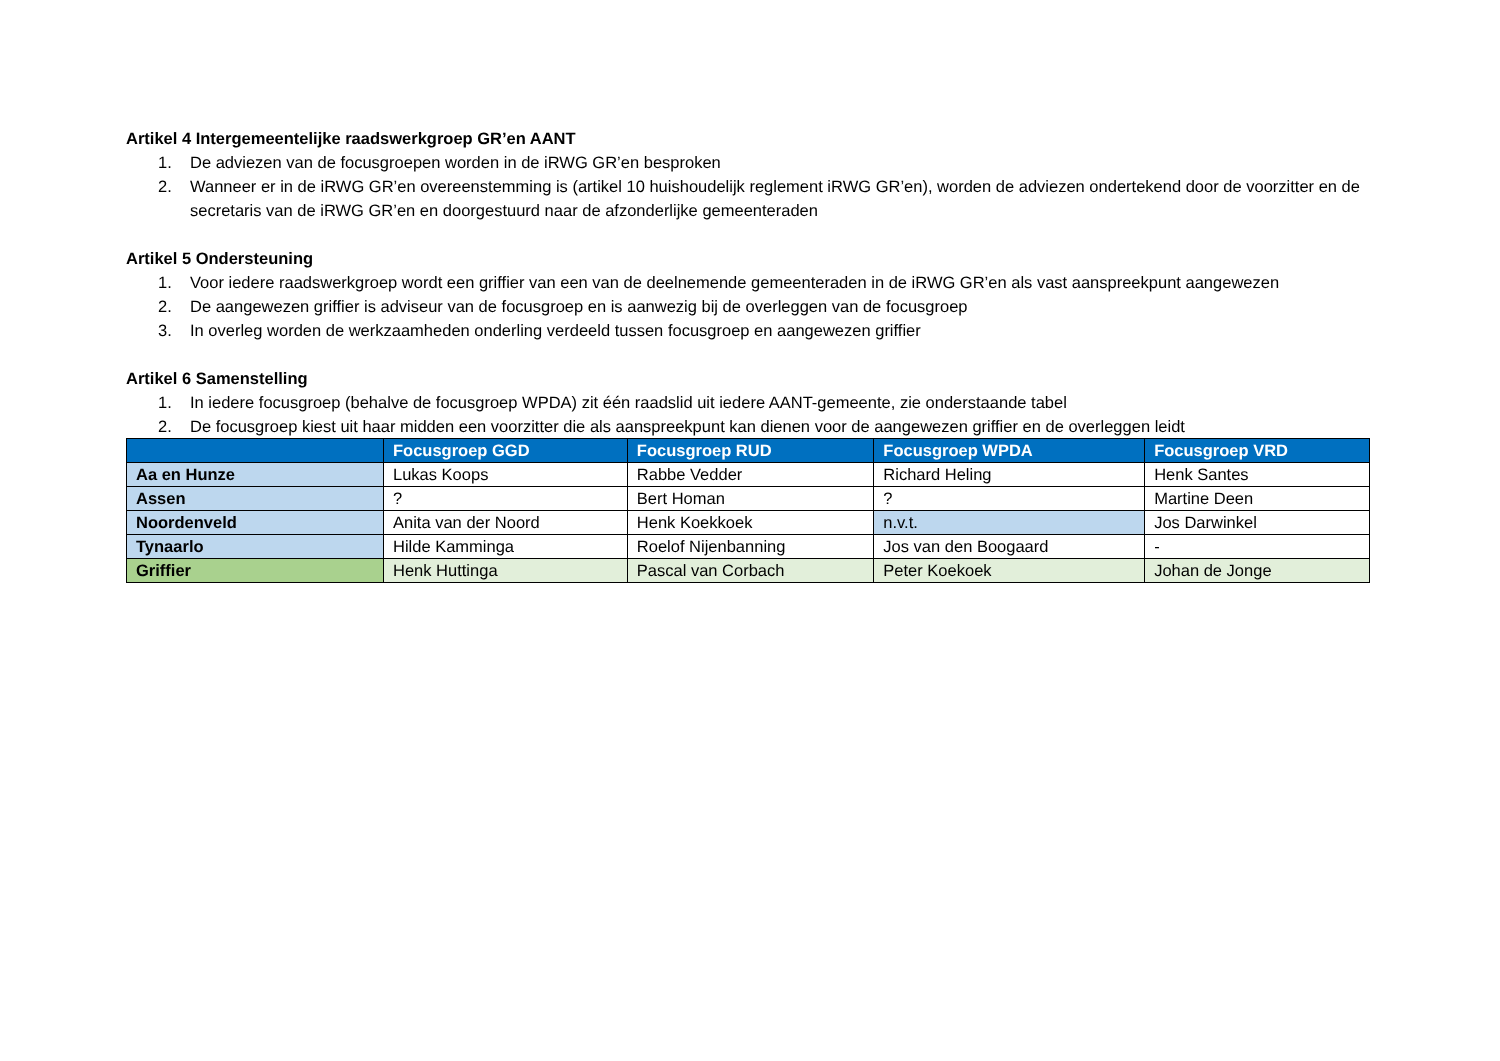Artikel 4 Intergemeentelijke raadswerkgroep GR’en AANT
1. De adviezen van de focusgroepen worden in de iRWG GR’en besproken
2. Wanneer er in de iRWG GR’en overeenstemming is (artikel 10 huishoudelijk reglement iRWG GR’en), worden de adviezen ondertekend door de voorzitter en de secretaris van de iRWG GR’en en doorgestuurd naar de afzonderlijke gemeenteraden
Artikel 5 Ondersteuning
1. Voor iedere raadswerkgroep wordt een griffier van een van de deelnemende gemeenteraden in de iRWG GR’en als vast aanspreekpunt aangewezen
2. De aangewezen griffier is adviseur van de focusgroep en is aanwezig bij de overleggen van de focusgroep
3. In overleg worden de werkzaamheden onderling verdeeld tussen focusgroep en aangewezen griffier
Artikel 6 Samenstelling
1. In iedere focusgroep (behalve de focusgroep WPDA) zit één raadslid uit iedere AANT-gemeente, zie onderstaande tabel
2. De focusgroep kiest uit haar midden een voorzitter die als aanspreekpunt kan dienen voor de aangewezen griffier en de overleggen leidt
| | Focusgroep GGD | Focusgroep RUD | Focusgroep WPDA | Focusgroep VRD |
| --- | --- | --- | --- | --- |
| Aa en Hunze | Lukas Koops | Rabbe Vedder | Richard Heling | Henk Santes |
| Assen | ? | Bert Homan | ? | Martine Deen |
| Noordenveld | Anita van der Noord | Henk Koekkoek | n.v.t. | Jos Darwinkel |
| Tynaarlo | Hilde Kamminga | Roelof Nijenbanning | Jos van den Boogaard | - |
| Griffier | Henk Huttinga | Pascal van Corbach | Peter Koekoek | Johan de Jonge |